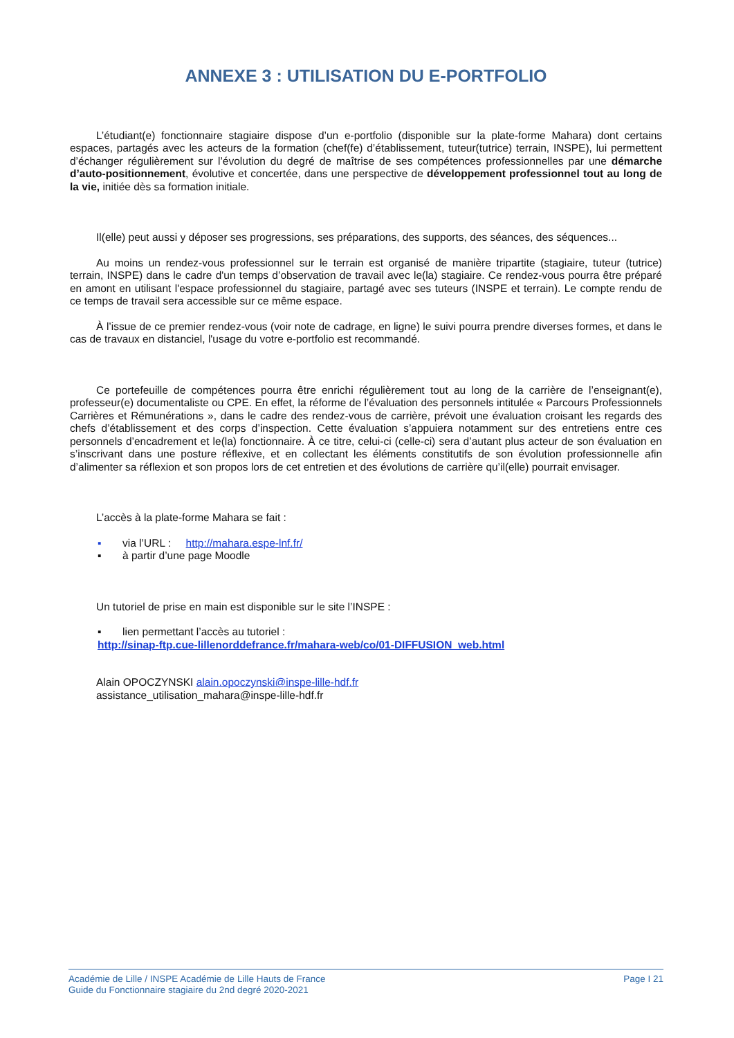ANNEXE 3 : UTILISATION DU E-PORTFOLIO
L’étudiant(e) fonctionnaire stagiaire dispose d’un e-portfolio (disponible sur la plate-forme Mahara) dont certains espaces, partagés avec les acteurs de la formation (chef(fe) d’établissement, tuteur(tutrice) terrain, INSPE), lui permettent d’échanger régulièrement sur l’évolution du degré de maîtrise de ses compétences professionnelles par une démarche d’auto-positionnement, évolutive et concertée, dans une perspective de développement professionnel tout au long de la vie, initiée dès sa formation initiale.
Il(elle) peut aussi y déposer ses progressions, ses préparations, des supports, des séances, des séquences...
Au moins un rendez-vous professionnel sur le terrain est organisé de manière tripartite (stagiaire, tuteur (tutrice) terrain, INSPE) dans le cadre d'un temps d’observation de travail avec le(la) stagiaire. Ce rendez-vous pourra être préparé en amont en utilisant l'espace professionnel du stagiaire, partagé avec ses tuteurs (INSPE et terrain). Le compte rendu de ce temps de travail sera accessible sur ce même espace.
À l’issue de ce premier rendez-vous (voir note de cadrage, en ligne) le suivi pourra prendre diverses formes, et dans le cas de travaux en distanciel, l'usage du votre e-portfolio est recommandé.
Ce portefeuille de compétences pourra être enrichi régulièrement tout au long de la carrière de l’enseignant(e), professeur(e) documentaliste ou CPE. En effet, la réforme de l’évaluation des personnels intitulée « Parcours Professionnels Carrières et Rémunérations », dans le cadre des rendez-vous de carrière, prévoit une évaluation croisant les regards des chefs d’établissement et des corps d’inspection. Cette évaluation s’appuiera notamment sur des entretiens entre ces personnels d’encadrement et le(la) fonctionnaire. À ce titre, celui-ci (celle-ci) sera d’autant plus acteur de son évaluation en s’inscrivant dans une posture réflexive, et en collectant les éléments constitutifs de son évolution professionnelle afin d’alimenter sa réflexion et son propos lors de cet entretien et des évolutions de carrière qu’il(elle) pourrait envisager.
L’accès à la plate-forme Mahara se fait :
▪ via l’URL : http://mahara.espe-lnf.fr/
▪ à partir d’une page Moodle
Un tutoriel de prise en main est disponible sur le site l’INSPE :
▪ lien permettant l’accès au tutoriel :
http://sinap-ftp.cue-lillenorddefrance.fr/mahara-web/co/01-DIFFUSION_web.html
Alain OPOCZYNSKI alain.opoczynski@inspe-lille-hdf.fr
assistance_utilisation_mahara@inspe-lille-hdf.fr
Académie de Lille / INSPE Académie de Lille Hauts de France
Guide du Fonctionnaire stagiaire du 2nd degré 2020-2021
Page I 21